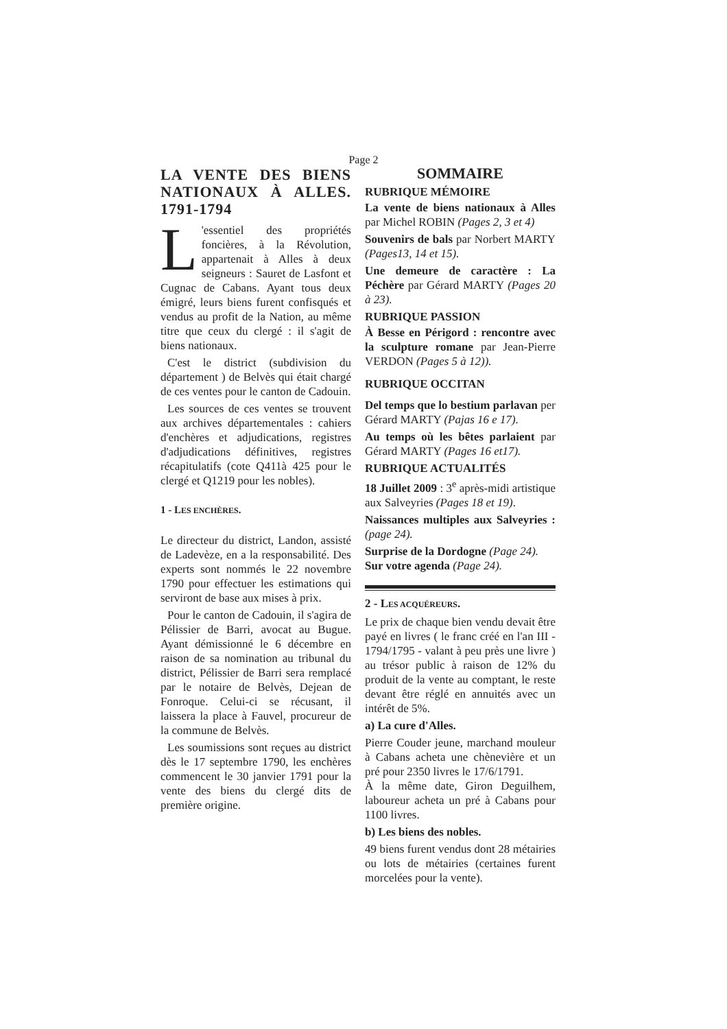Page 2
LA VENTE DES BIENS NATIONAUX À ALLES. 1791-1794
L 'essentiel des propriétés foncières, à la Révolution, appartenait à Alles à deux seigneurs : Sauret de Lasfont et Cugnac de Cabans. Ayant tous deux émigré, leurs biens furent confisqués et vendus au profit de la Nation, au même titre que ceux du clergé : il s'agit de biens nationaux.
C'est le district (subdivision du département ) de Belvès qui était chargé de ces ventes pour le canton de Cadouin.
Les sources de ces ventes se trouvent aux archives départementales : cahiers d'enchères et adjudications, registres d'adjudications définitives, registres récapitulatifs (cote Q411à 425 pour le clergé et Q1219 pour les nobles).
1 - LES ENCHÈRES.
Le directeur du district, Landon, assisté de Ladevèze, en a la responsabilité. Des experts sont nommés le 22 novembre 1790 pour effectuer les estimations qui serviront de base aux mises à prix.
Pour le canton de Cadouin, il s'agira de Pélissier de Barri, avocat au Bugue. Ayant démissionné le 6 décembre en raison de sa nomination au tribunal du district, Pélissier de Barri sera remplacé par le notaire de Belvès, Dejean de Fonroque. Celui-ci se récusant, il laissera la place à Fauvel, procureur de la commune de Belvès.
Les soumissions sont reçues au district dès le 17 septembre 1790, les enchères commencent le 30 janvier 1791 pour la vente des biens du clergé dits de première origine.
SOMMAIRE
RUBRIQUE MÉMOIRE
La vente de biens nationaux à Alles par Michel ROBIN (Pages 2, 3 et 4)
Souvenirs de bals par Norbert MARTY (Pages13, 14 et 15).
Une demeure de caractère : La Péchère par Gérard MARTY (Pages 20 à 23).
RUBRIQUE PASSION
À Besse en Périgord : rencontre avec la sculpture romane par Jean-Pierre VERDON (Pages 5 à 12)).
RUBRIQUE OCCITAN
Del temps que lo bestium parlavan per Gérard MARTY (Pajas 16 e 17).
Au temps où les bêtes parlaient par Gérard MARTY (Pages 16 et17).
RUBRIQUE ACTUALITÉS
18 Juillet 2009 : 3<sup>e</sup> après-midi artistique aux Salveyries (Pages 18 et 19).
Naissances multiples aux Salveyries : (page 24).
Surprise de la Dordogne (Page 24).
Sur votre agenda (Page 24).
2 - LES ACQUÉREURS.
Le prix de chaque bien vendu devait être payé en livres ( le franc créé en l'an III - 1794/1795 - valant à peu près une livre ) au trésor public à raison de 12% du produit de la vente au comptant, le reste devant être réglé en annuités avec un intérêt de 5%.
a) La cure d'Alles.
Pierre Couder jeune, marchand mouleur à Cabans acheta une chènevière et un pré pour 2350 livres le 17/6/1791.
À la même date, Giron Deguilhem, laboureur acheta un pré à Cabans pour 1100 livres.
b) Les biens des nobles.
49 biens furent vendus dont 28 métairies ou lots de métairies (certaines furent morcelées pour la vente).